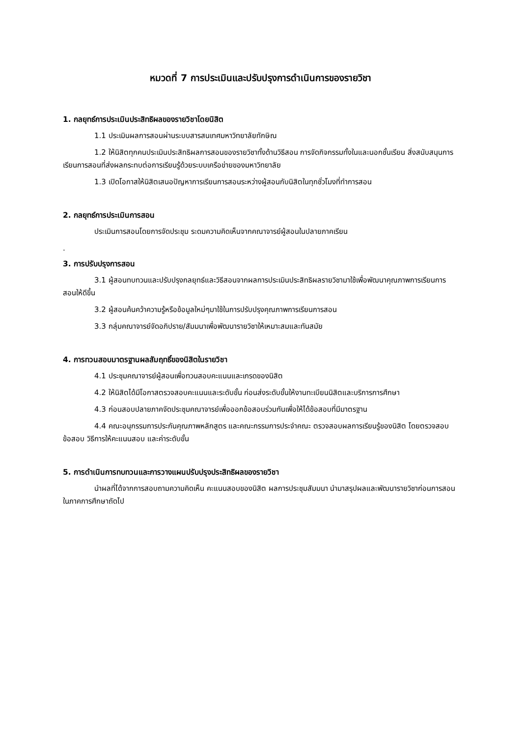หมวดที่ 7 การประเมินและปรับปรุงการดำเนินการของรายวิชา
1. กลยุทธ์การประเมินประสิทธิผลของรายวิชาโดยนิสิต
1.1 ประเมินผลการสอนผ่านระบบสารสนเทศมหาวิทยาลัยทักษิณ
1.2 ให้นิสิตทุกคนประเมินประสิทธิผลการสอนของรายวิชาทั้งด้านวิธีสอน การจัดกิจกรรมทั้งในและนอกชั้นเรียน สิ่งสนับสนุนการเรียนการสอนที่ส่งผลกระทบต่อการเรียนรู้ด้วยระบบเครือข่ายของมหาวิทยาลัย
1.3 เปิดโอกาสให้นิสิตเสนอปัญหาการเรียนการสอนระหว่างผู้สอนกับนิสิตในทุกชั่วโมงที่ทำการสอน
2. กลยุทธ์การประเมินการสอน
ประเมินการสอนโดยการจัดประชุม ระดมความคิดเห็นจากคณาจารย์ผู้สอนในปลายภาคเรียน
.
3. การปรับปรุงการสอน
3.1 ผู้สอนทบทวนและปรับปรุงกลยุทธ์และวิธีสอนจากผลการประเมินประสิทธิผลรายวิชามาใช้เพื่อพัฒนาคุณภาพการเรียนการสอนให้ดีขึ้น
3.2 ผู้สอนค้นคว้าความรู้หรือข้อมูลใหม่ๆมาใช้ในการปรับปรุงคุณภาพการเรียนการสอน
3.3 กลุ่มคณาจารย์จัดอภิปราย/สัมมนาเพื่อพัฒนารายวิชาให้เหมาะสมและทันสมัย
4. การทวนสอบมาตรฐานผลสัมฤทธิ์ของนิสิตในรายวิชา
4.1 ประชุมคณาจารย์ผู้สอนเพื่อทวนสอบคะแนนและเกรดของนิสิต
4.2 ให้นิสิตได้มีโอกาสตรวจสอบคะแนนและระดับขั้น ก่อนส่งระดับขั้นให้งานทะเบียนนิสิตและบริการการศึกษา
4.3 ก่อนสอบปลายภาคจัดประชุมคณาจารย์เพื่อออกข้อสอบร่วมกันเพื่อให้ได้ข้อสอบที่มีมาตรฐาน
4.4 คณะอนุกรรมการประกันคุณภาพหลักสูตร และคณะกรรมการประจำคณะ ตรวจสอบผลการเรียนรู้ของนิสิต โดยตรวจสอบข้อสอบ วิธีการให้คะแนนสอบ และค่าระดับขั้น
5. การดำเนินการทบทวนและการวางแผนปรับปรุงประสิทธิผลของรายวิชา
นำผลที่ได้จากการสอบถามความคิดเห็น คะแนนสอบของนิสิต ผลการประชุมสัมมนา นำมาสรุปผลและพัฒนารายวิชาก่อนการสอนในภาคการศึกษาถัดไป